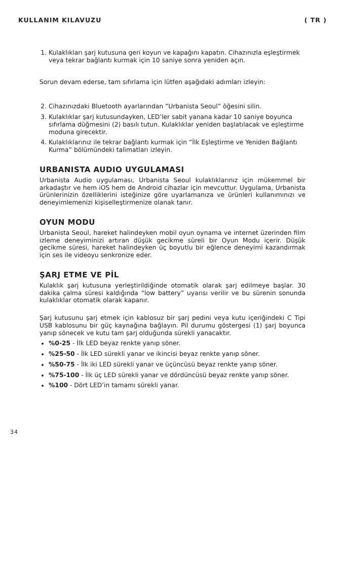KULLANIM KILAVUZU ( TR )
1. Kulaklıkları şarj kutusuna geri koyun ve kapağını kapatın. Cihazınızla eşleştirmek veya tekrar bağlantı kurmak için 10 saniye sonra yeniden açın.
Sorun devam ederse, tam sıfırlama için lütfen aşağıdaki adımları izleyin:
2. Cihazınızdaki Bluetooth ayarlarından “Urbanista Seoul” öğesini silin.
3. Kulaklıklar şarj kutusundayken, LED’ler sabit yanana kadar 10 saniye boyunca sıfırlama düğmesini (2) basılı tutun. Kulaklıklar yeniden başlatılacak ve eşleştirme moduna girecektir.
4. Kulaklıklarınız ile tekrar bağlantı kurmak için “İlk Eşleştirme ve Yeniden Bağlantı Kurma” bölümündeki talimatları izleyin.
URBANISTA AUDIO UYGULAMASI
Urbanista Audio uygulaması, Urbanista Seoul kulaklıklarınız için mükemmel bir arkadaştır ve hem iOS hem de Android cihazlar için mevcuttur. Uygulama, Urbanista ürünlerinizin özelliklerini isteğinize göre uyarlamanıza ve ürünleri kullanımınızı ve deneyimlemenizi kişiselleştirmenize olanak tanır.
OYUN MODU
Urbanista Seoul, hareket halindeyken mobil oyun oynama ve internet üzerinden film izleme deneyiminizi artıran düşük gecikme süreli bir Oyun Modu içerir. Düşük gecikme süresi, hareket halindeyken üç boyutlu bir eğlence deneyimi kazandırmak için ses ile videoyu senkronize eder.
ŞARJ ETME VE PİL
Kulaklık şarj kutusuna yerleştirildiğinde otomatik olarak şarj edilmeye başlar. 30 dakika çalma süresi kaldığında “low battery” uyarısı verilir ve bu sürenin sonunda kulaklıklar otomatik olarak kapanır.
Şarj kutusunu şarj etmek için kablosuz bir şarj pedini veya kutu içeriğindeki C Tipi USB kablosunu bir güç kaynağına bağlayın. Pil durumu göstergesi (1) şarj boyunca yanıp sönecek ve kutu tam şarj olduğunda sürekli yanacaktır.
%0-25 - İlk LED beyaz renkte yanıp söner.
%25-50 - İlk LED sürekli yanar ve ikincisi beyaz renkte yanıp söner.
%50-75 - İlk iki LED sürekli yanar ve üçüncüsü beyaz renkte yanıp söner.
%75-100 - İlk üç LED sürekli yanar ve dördüncüsü beyaz renkte yanıp söner.
%100 - Dört LED’in tamamı sürekli yanar.
34